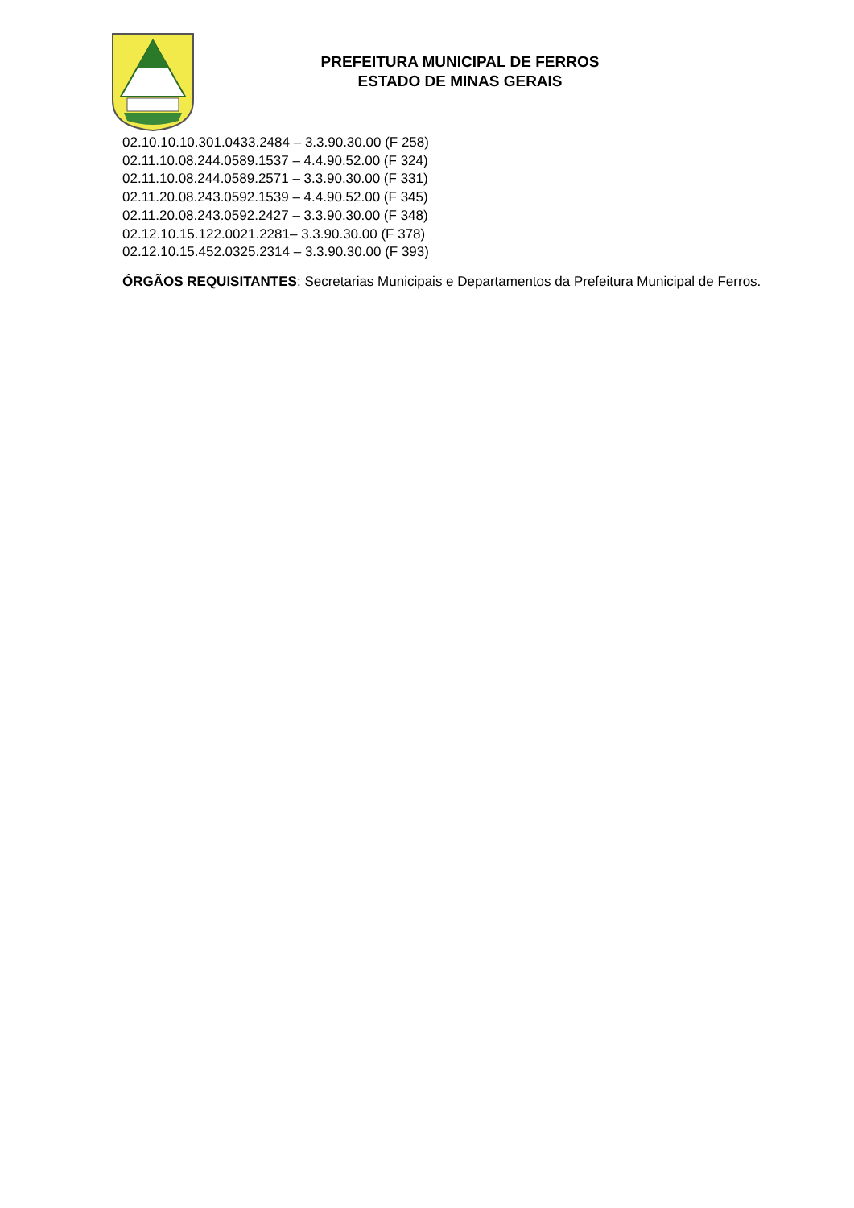PREFEITURA MUNICIPAL DE FERROS
ESTADO DE MINAS GERAIS
02.10.10.10.301.0433.2484 – 3.3.90.30.00 (F 258)
02.11.10.08.244.0589.1537 – 4.4.90.52.00 (F 324)
02.11.10.08.244.0589.2571 – 3.3.90.30.00 (F 331)
02.11.20.08.243.0592.1539 – 4.4.90.52.00 (F 345)
02.11.20.08.243.0592.2427 – 3.3.90.30.00 (F 348)
02.12.10.15.122.0021.2281– 3.3.90.30.00 (F 378)
02.12.10.15.452.0325.2314 – 3.3.90.30.00 (F 393)
ÓRGÃOS REQUISITANTES: Secretarias Municipais e Departamentos da Prefeitura Municipal de Ferros.